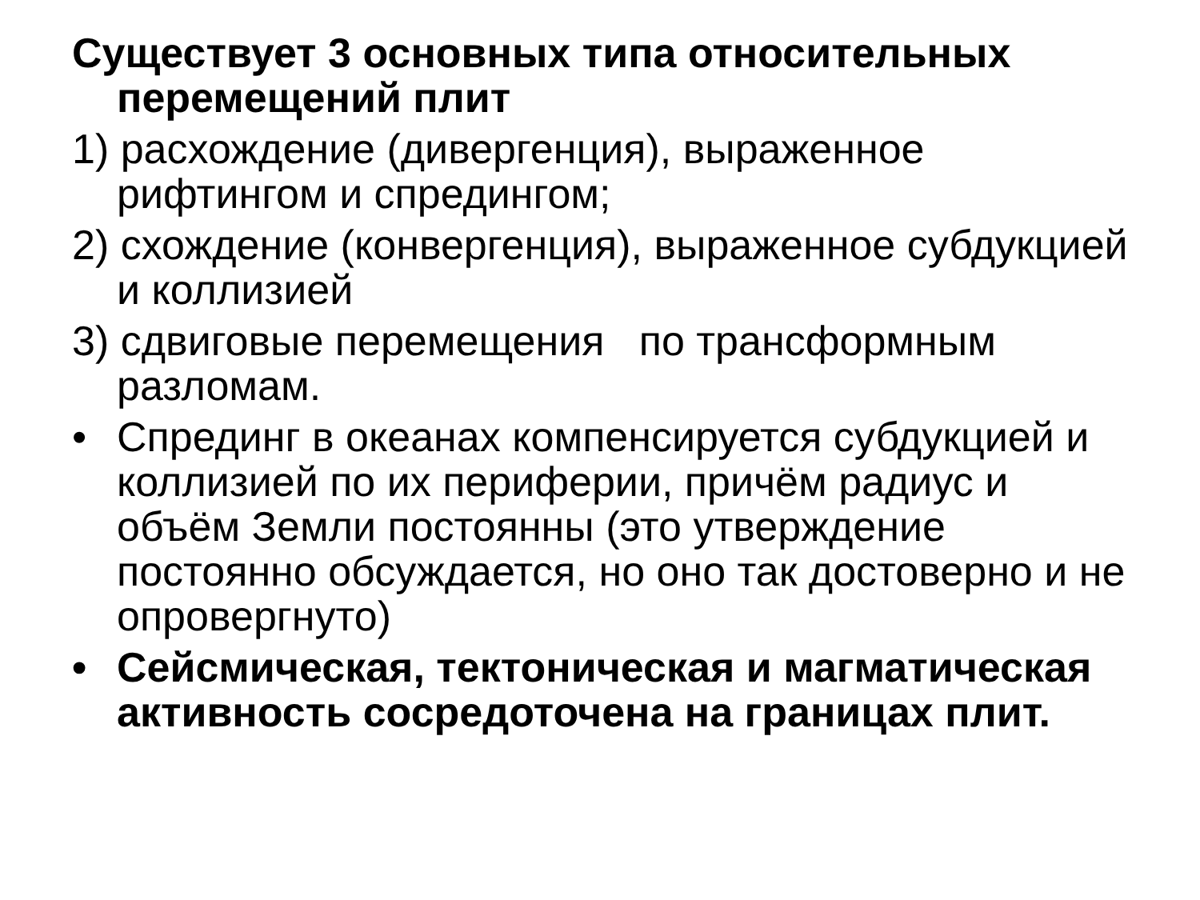Существует 3 основных типа относительных перемещений плит
1) расхождение (дивергенция), выраженное рифтингом и спредингом;
2) схождение (конвергенция), выраженное субдукцией и коллизией
3) сдвиговые перемещения по трансформным разломам.
• Спрединг в океанах компенсируется субдукцией и коллизией по их периферии, причём радиус и объём Земли постоянны (это утверждение постоянно обсуждается, но оно так достоверно и не опровергнуто)
• Сейсмическая, тектоническая и магматическая активность сосредоточена на границах плит.